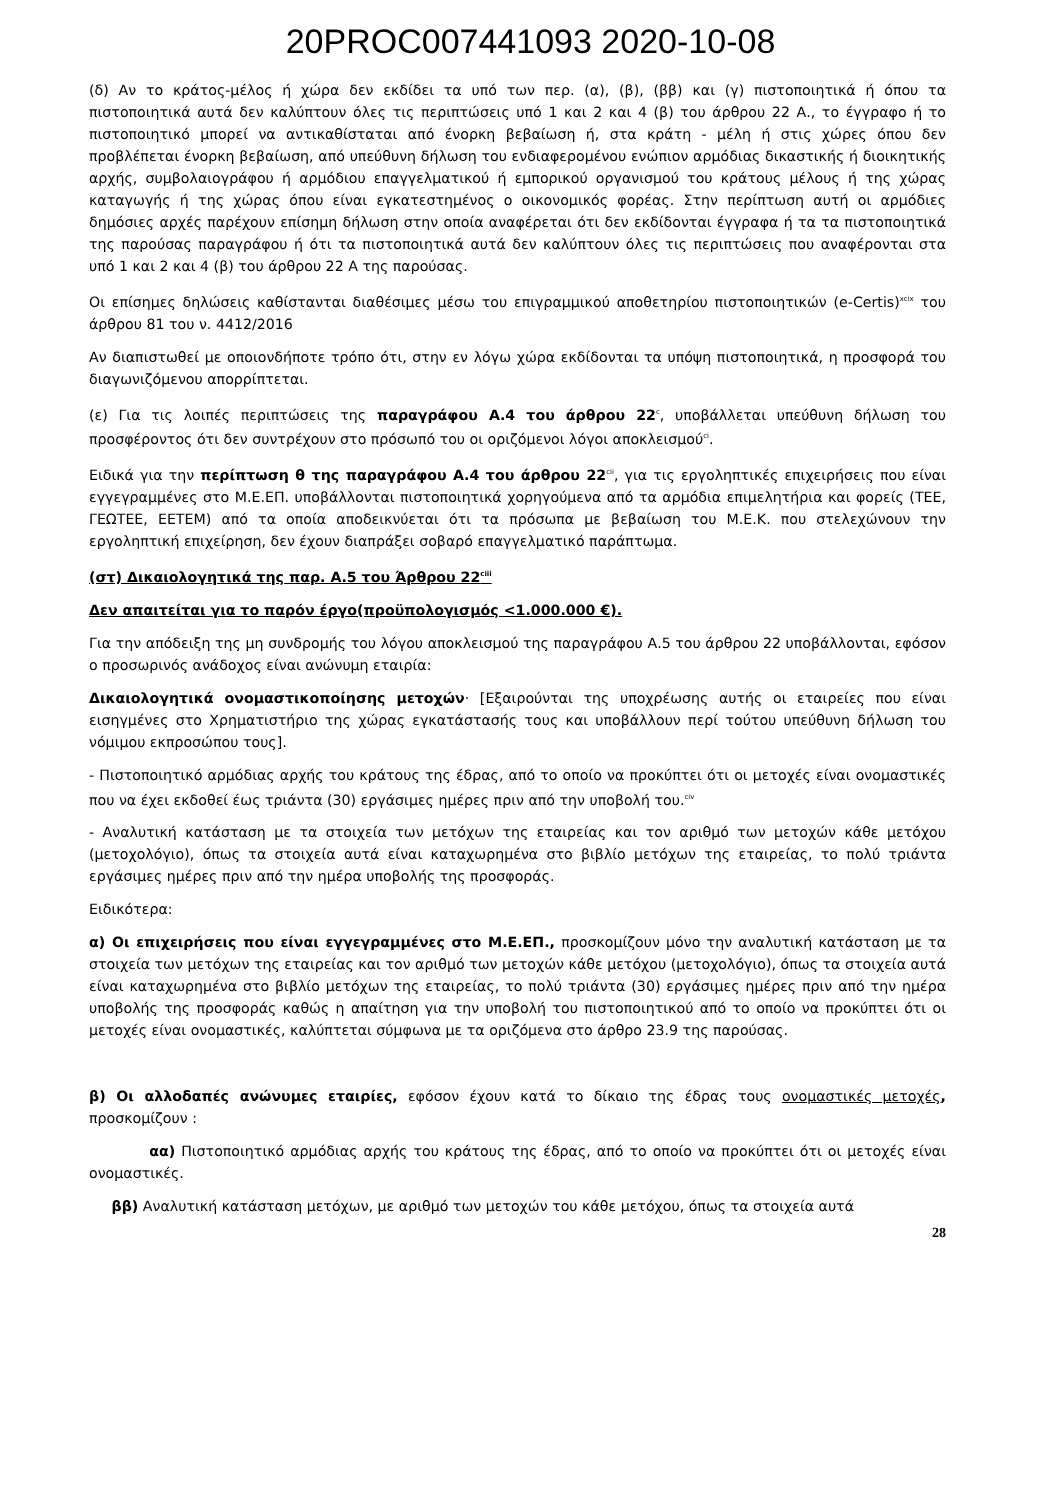20PROC007441093 2020-10-08
(δ) Αν το κράτος-μέλος ή χώρα δεν εκδίδει τα υπό των περ. (α), (β), (ββ) και (γ) πιστοποιητικά ή όπου τα πιστοποιητικά αυτά δεν καλύπτουν όλες τις περιπτώσεις υπό 1 και 2 και 4 (β) του άρθρου 22 Α., το έγγραφο ή το πιστοποιητικό μπορεί να αντικαθίσταται από ένορκη βεβαίωση ή, στα κράτη - μέλη ή στις χώρες όπου δεν προβλέπεται ένορκη βεβαίωση, από υπεύθυνη δήλωση του ενδιαφερομένου ενώπιον αρμόδιας δικαστικής ή διοικητικής αρχής, συμβολαιογράφου ή αρμόδιου επαγγελματικού ή εμπορικού οργανισμού του κράτους μέλους ή της χώρας καταγωγής ή της χώρας όπου είναι εγκατεστημένος ο οικονομικός φορέας. Στην περίπτωση αυτή οι αρμόδιες δημόσιες αρχές παρέχουν επίσημη δήλωση στην οποία αναφέρεται ότι δεν εκδίδονται έγγραφα ή τα τα πιστοποιητικά της παρούσας παραγράφου ή ότι τα πιστοποιητικά αυτά δεν καλύπτουν όλες τις περιπτώσεις που αναφέρονται στα υπό 1 και 2 και 4 (β) του άρθρου 22 Α της παρούσας.
Οι επίσημες δηλώσεις καθίστανται διαθέσιμες μέσω του επιγραμμικού αποθετηρίου πιστοποιητικών (e-Certis)<sup>xcix</sup> του άρθρου 81 του ν. 4412/2016
Αν διαπιστωθεί με οποιονδήποτε τρόπο ότι, στην εν λόγω χώρα εκδίδονται τα υπόψη πιστοποιητικά, η προσφορά του διαγωνιζόμενου απορρίπτεται.
(ε) Για τις λοιπές περιπτώσεις της παραγράφου Α.4 του άρθρου 22<sup>c</sup>, υποβάλλεται υπεύθυνη δήλωση του προσφέροντος ότι δεν συντρέχουν στο πρόσωπό του οι οριζόμενοι λόγοι αποκλεισμού<sup>ci</sup>.
Ειδικά για την περίπτωση θ της παραγράφου Α.4 του άρθρου 22<sup>cii</sup>, για τις εργοληπτικές επιχειρήσεις που είναι εγγεγραμμένες στο Μ.Ε.ΕΠ. υποβάλλονται πιστοποιητικά χορηγούμενα από τα αρμόδια επιμελητήρια και φορείς (ΤΕΕ, ΓΕΩΤΕΕ, ΕΕΤΕΜ) από τα οποία αποδεικνύεται ότι τα πρόσωπα με βεβαίωση του Μ.Ε.Κ. που στελεχώνουν την εργοληπτική επιχείρηση, δεν έχουν διαπράξει σοβαρό επαγγελματικό παράπτωμα.
(στ) Δικαιολογητικά της παρ. Α.5 του Άρθρου 22<sup>ciii</sup>
Δεν απαιτείται για το παρόν έργο(προϋπολογισμός <1.000.000 €).
Για την απόδειξη της μη συνδρομής του λόγου αποκλεισμού της παραγράφου Α.5 του άρθρου 22 υποβάλλονται, εφόσον ο προσωρινός ανάδοχος είναι ανώνυμη εταιρία:
Δικαιολογητικά ονομαστικοποίησης μετοχών· [Εξαιρούνται της υποχρέωσης αυτής οι εταιρείες που είναι εισηγμένες στο Χρηματιστήριο της χώρας εγκατάστασής τους και υποβάλλουν περί τούτου υπεύθυνη δήλωση του νόμιμου εκπροσώπου τους].
- Πιστοποιητικό αρμόδιας αρχής του κράτους της έδρας, από το οποίο να προκύπτει ότι οι μετοχές είναι ονομαστικές που να έχει εκδοθεί έως τριάντα (30) εργάσιμες ημέρες πριν από την υποβολή του.<sup>civ</sup>
- Αναλυτική κατάσταση με τα στοιχεία των μετόχων της εταιρείας και τον αριθμό των μετοχών κάθε μετόχου (μετοχολόγιο), όπως τα στοιχεία αυτά είναι καταχωρημένα στο βιβλίο μετόχων της εταιρείας, το πολύ τριάντα εργάσιμες ημέρες πριν από την ημέρα υποβολής της προσφοράς.
Ειδικότερα:
α) Οι επιχειρήσεις που είναι εγγεγραμμένες στο Μ.Ε.ΕΠ., προσκομίζουν μόνο την αναλυτική κατάσταση με τα στοιχεία των μετόχων της εταιρείας και τον αριθμό των μετοχών κάθε μετόχου (μετοχολόγιο), όπως τα στοιχεία αυτά είναι καταχωρημένα στο βιβλίο μετόχων της εταιρείας, το πολύ τριάντα (30) εργάσιμες ημέρες πριν από την ημέρα υποβολής της προσφοράς καθώς η απαίτηση για την υποβολή του πιστοποιητικού από το οποίο να προκύπτει ότι οι μετοχές είναι ονομαστικές, καλύπτεται σύμφωνα με τα οριζόμενα στο άρθρο 23.9 της παρούσας.
β) Οι αλλοδαπές ανώνυμες εταιρίες, εφόσον έχουν κατά το δίκαιο της έδρας τους ονομαστικές μετοχές, προσκομίζουν :
αα) Πιστοποιητικό αρμόδιας αρχής του κράτους της έδρας, από το οποίο να προκύπτει ότι οι μετοχές είναι ονομαστικές.
ββ) Αναλυτική κατάσταση μετόχων, με αριθμό των μετοχών του κάθε μετόχου, όπως τα στοιχεία αυτά
28